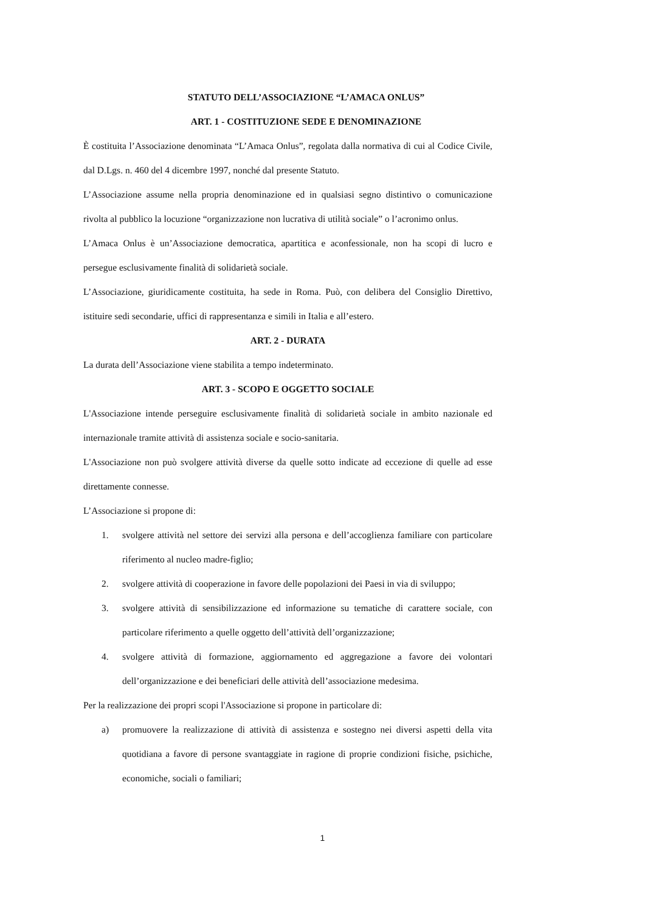STATUTO DELL’ASSOCIAZIONE “L’AMACA ONLUS”
ART. 1 - COSTITUZIONE SEDE E DENOMINAZIONE
È costituita l’Associazione denominata “L’Amaca Onlus”, regolata dalla normativa di cui al Codice Civile, dal D.Lgs. n. 460 del 4 dicembre 1997, nonché dal presente Statuto.
L’Associazione assume nella propria denominazione ed in qualsiasi segno distintivo o comunicazione rivolta al pubblico la locuzione “organizzazione non lucrativa di utilità sociale” o l’acronimo onlus.
L’Amaca Onlus è un’Associazione democratica, apartitica e aconfessionale, non ha scopi di lucro e persegue esclusivamente finalità di solidarietà sociale.
L’Associazione, giuridicamente costituita, ha sede in Roma. Può, con delibera del Consiglio Direttivo, istituire sedi secondarie, uffici di rappresentanza e simili in Italia e all’estero.
ART. 2 - DURATA
La durata dell’Associazione viene stabilita a tempo indeterminato.
ART. 3 - SCOPO E OGGETTO SOCIALE
L'Associazione intende perseguire esclusivamente finalità di solidarietà sociale in ambito nazionale ed internazionale tramite attività di assistenza sociale e socio-sanitaria.
L'Associazione non può svolgere attività diverse da quelle sotto indicate ad eccezione di quelle ad esse direttamente connesse.
L’Associazione si propone di:
1. svolgere attività nel settore dei servizi alla persona e dell’accoglienza familiare con particolare riferimento al nucleo madre-figlio;
2. svolgere attività di cooperazione in favore delle popolazioni dei Paesi in via di sviluppo;
3. svolgere attività di sensibilizzazione ed informazione su tematiche di carattere sociale, con particolare riferimento a quelle oggetto dell’attività dell’organizzazione;
4. svolgere attività di formazione, aggiornamento ed aggregazione a favore dei volontari dell’organizzazione e dei beneficiari delle attività dell’associazione medesima.
Per la realizzazione dei propri scopi l'Associazione si propone in particolare di:
a) promuovere la realizzazione di attività di assistenza e sostegno nei diversi aspetti della vita quotidiana a favore di persone svantaggiate in ragione di proprie condizioni fisiche, psichiche, economiche, sociali o familiari;
1